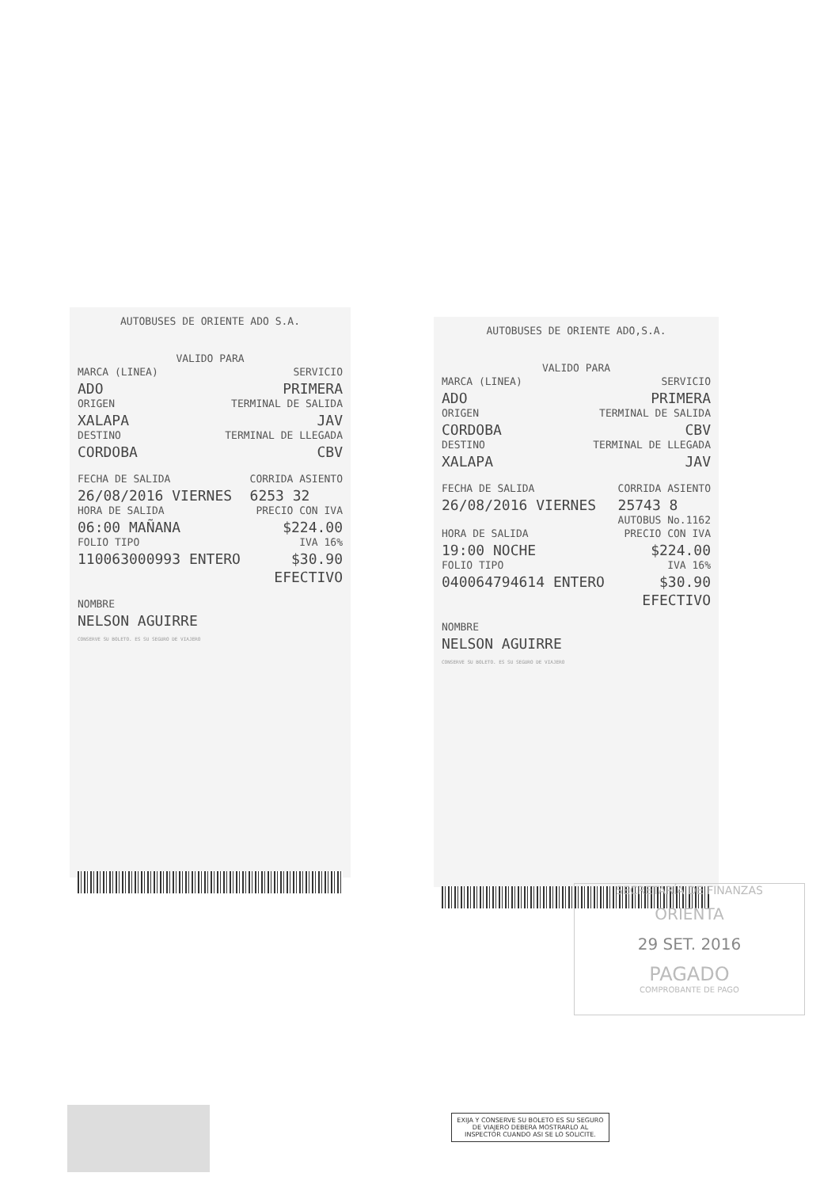AUTOBUSES DE ORIENTE ADO S.A.
VALIDO PARA
MARCA (LINEA)
ADO
ORIGEN
XALAPA
DESTINO
CORDOBA
SERVICIO
PRIMERA
TERMINAL DE SALIDA
JAV
TERMINAL DE LLEGADA
CBV
FECHA DE SALIDA
26/08/2016 VIERNES
CORRIDA ASIENTO
6253 32
HORA DE SALIDA
06:00 MAÑANA
FOLIO TIPO
110063000993 ENTERO
PRECIO CON IVA
$224.00
IVA 16%
$30.90
EFECTIVO
NOMBRE
NELSON AGUIRRE
CONSERVE SU BOLETO. ES SU SEGURO DE VIAJERO
AUTOBUSES DE ORIENTE ADO,S.A.
VALIDO PARA
MARCA (LINEA)
ADO
ORIGEN
CORDOBA
DESTINO
XALAPA
SERVICIO
PRIMERA
TERMINAL DE SALIDA
CBV
TERMINAL DE LLEGADA
JAV
FECHA DE SALIDA
26/08/2016 VIERNES
CORRIDA ASIENTO
25743 8
AUTOBUS No.1162
HORA DE SALIDA
19:00 NOCHE
FOLIO TIPO
040064794614 ENTERO
PRECIO CON IVA
$224.00
IVA 16%
$30.90
EFECTIVO
NOMBRE
NELSON AGUIRRE
CONSERVE SU BOLETO. ES SU SEGURO DE VIAJERO
SECRETARÍA DE FINANZAS
ORIENTA
29 SET. 2016
PAGADO
COMPROBANTE DE PAGO
EXIJA Y CONSERVE SU BOLETO ES SU SEGURO DE VIAJERO DEBERA MOSTRARLO AL INSPECTOR CUANDO ASI SE LO SOLICITE.